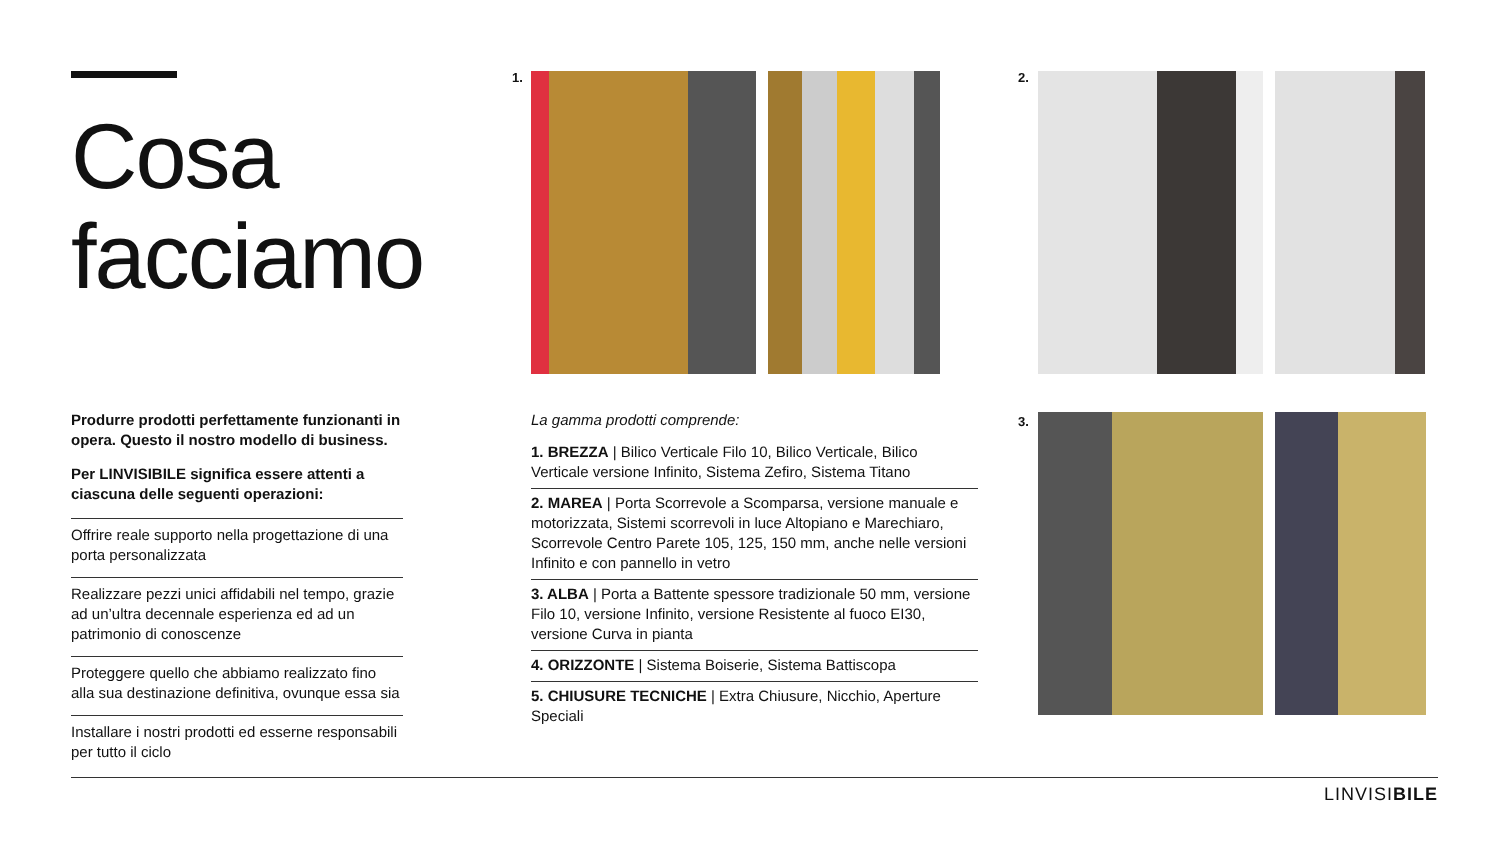Cosa
facciamo
1. 2.
3.
Produrre prodotti perfettamente funzionanti in opera. Questo il nostro modello di business.
Per LINVISIBILE significa essere attenti a ciascuna delle seguenti operazioni:
Offrire reale supporto nella progettazione di una porta personalizzata
Realizzare pezzi unici affidabili nel tempo, grazie ad un’ultra decennale esperienza ed ad un patrimonio di conoscenze
Proteggere quello che abbiamo realizzato fino alla sua destinazione definitiva, ovunque essa sia
Installare i nostri prodotti ed esserne responsabili per tutto il ciclo
La gamma prodotti comprende:
1. BREZZA | Bilico Verticale Filo 10, Bilico Verticale, Bilico Verticale versione Infinito, Sistema Zefiro, Sistema Titano
2. MAREA | Porta Scorrevole a Scomparsa, versione manuale e motorizzata, Sistemi scorrevoli in luce Altopiano e Marechiaro, Scorrevole Centro Parete 105, 125, 150 mm, anche nelle versioni Infinito e con pannello in vetro
3. ALBA | Porta a Battente spessore tradizionale 50 mm, versione Filo 10, versione Infinito, versione Resistente al fuoco EI30, versione Curva in pianta
4. ORIZZONTE | Sistema Boiserie, Sistema Battiscopa
5. CHIUSURE TECNICHE | Extra Chiusure, Nicchio, Aperture Speciali
LINVISIBILE